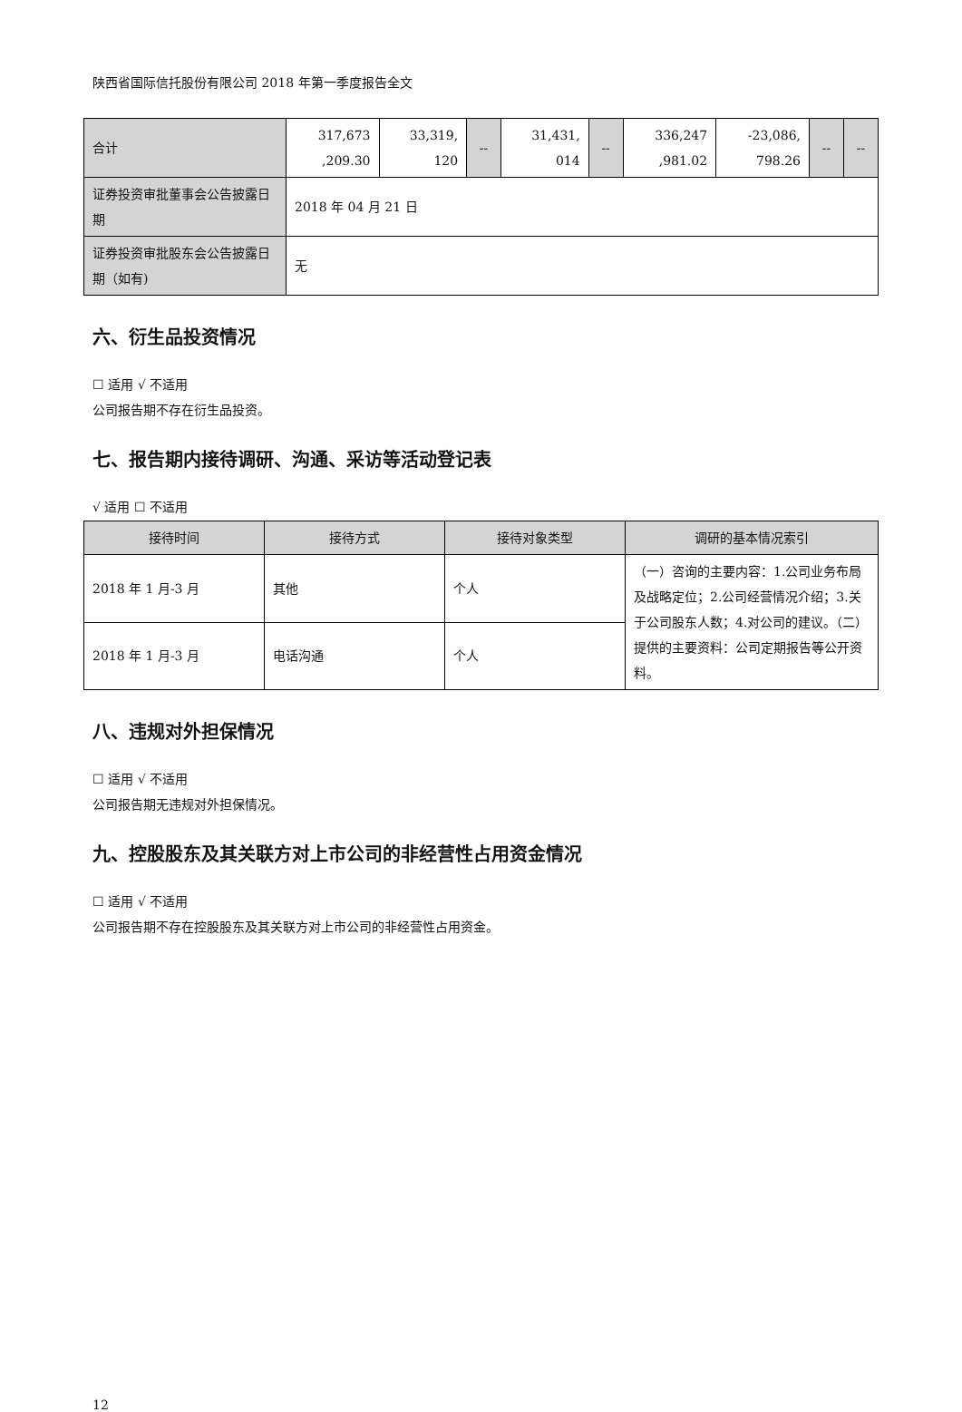陕西省国际信托股份有限公司 2018 年第一季度报告全文
| 合计 | 317,673 ,209.30 | 33,319, 120 | -- | 31,431, 014 | -- | 336,247 ,981.02 | -23,086, 798.26 | -- | -- |
| 证券投资审批董事会公告披露日期 | 2018 年 04 月 21 日 | | | | | | | | |
| 证券投资审批股东会公告披露日期（如有) | 无 | | | | | | | | |
六、衍生品投资情况
☐ 适用 √ 不适用
公司报告期不存在衍生品投资。
七、报告期内接待调研、沟通、采访等活动登记表
√ 适用 ☐ 不适用
| 接待时间 | 接待方式 | 接待对象类型 | 调研的基本情况索引 |
| --- | --- | --- | --- |
| 2018 年 1 月-3 月 | 其他 | 个人 | （一）咨询的主要内容：1.公司业务布局及战略定位；2.公司经营情况介绍；3.关于公司股东人数；4.对公司的建议。（二）提供的主要资料：公司定期报告等公开资料。 |
| 2018 年 1 月-3 月 | 电话沟通 | 个人 | |
八、违规对外担保情况
☐ 适用 √ 不适用
公司报告期无违规对外担保情况。
九、控股股东及其关联方对上市公司的非经营性占用资金情况
☐ 适用 √ 不适用
公司报告期不存在控股股东及其关联方对上市公司的非经营性占用资金。
12